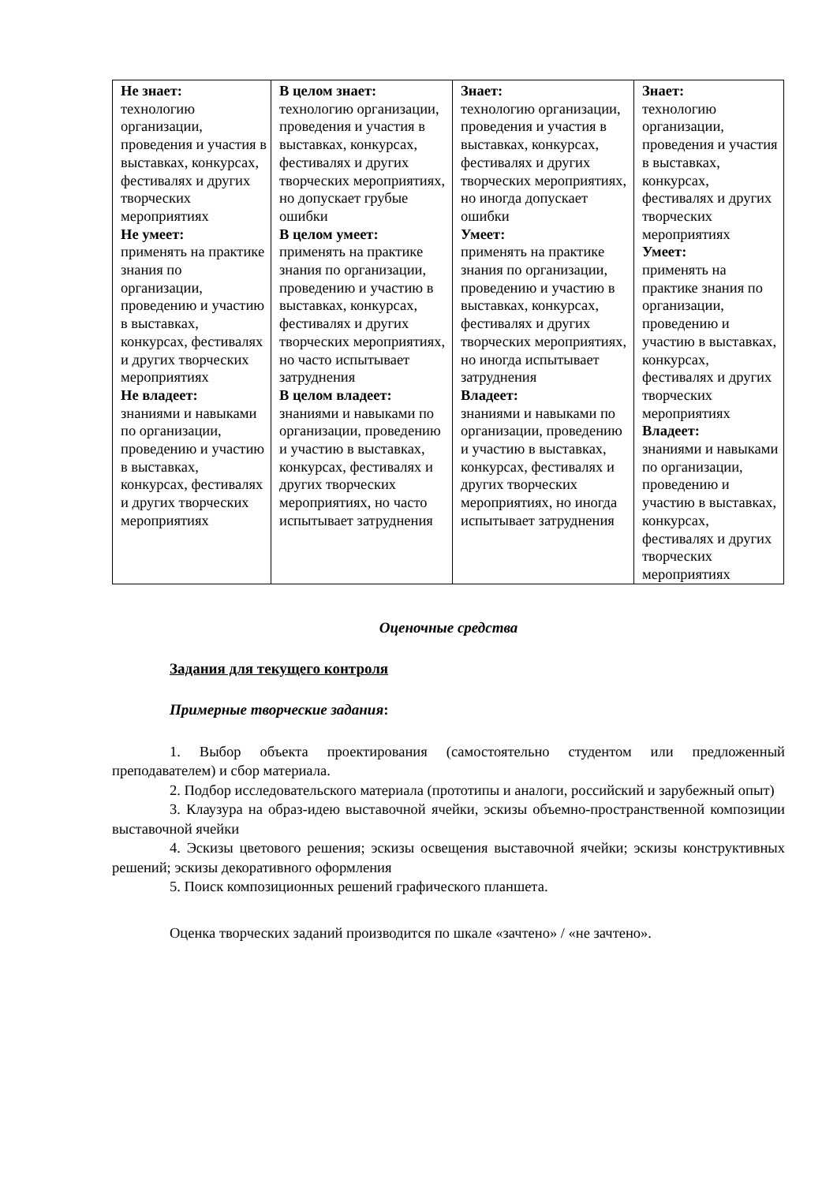| Не знает: технологию организации, проведения и участия в выставках, конкурсах, фестивалях и других творческих мероприятиях Не умеет: применять на практике знания по организации, проведению и участию в выставках, конкурсах, фестивалях и других творческих мероприятиях Не владеет: знаниями и навыками по организации, проведению и участию в выставках, конкурсах, фестивалях и других творческих мероприятиях | В целом знает: технологию организации, проведения и участия в выставках, конкурсах, фестивалях и других творческих мероприятиях, но допускает грубые ошибки В целом умеет: применять на практике знания по организации, проведению и участию в выставках, конкурсах, фестивалях и других творческих мероприятиях, но часто испытывает затруднения В целом владеет: знаниями и навыками по организации, проведению и участию в выставках, конкурсах, фестивалях и других творческих мероприятиях, но часто испытывает затруднения | Знает: технологию организации, проведения и участия в выставках, конкурсах, фестивалях и других творческих мероприятиях, но иногда допускает ошибки Умеет: применять на практике знания по организации, проведению и участию в выставках, конкурсах, фестивалях и других творческих мероприятиях, но иногда испытывает затруднения Владеет: знаниями и навыками по организации, проведению и участию в выставках, конкурсах, фестивалях и других творческих мероприятиях, но иногда испытывает затруднения | Знает: технологию организации, проведения и участия в выставках, конкурсах, фестивалях и других творческих мероприятиях Умеет: применять на практике знания по организации, проведению и участию в выставках, конкурсах, фестивалях и других творческих мероприятиях Владеет: знаниями и навыками по организации, проведению и участию в выставках, конкурсах, фестивалях и других творческих мероприятиях |
Оценочные средства
Задания для текущего контроля
Примерные творческие задания:
1. Выбор объекта проектирования (самостоятельно студентом или предложенный преподавателем) и сбор материала.
2. Подбор исследовательского материала (прототипы и аналоги, российский и зарубежный опыт)
3. Клаузура на образ-идею выставочной ячейки, эскизы объемно-пространственной композиции выставочной ячейки
4. Эскизы цветового решения; эскизы освещения выставочной ячейки; эскизы конструктивных решений; эскизы декоративного оформления
5. Поиск композиционных решений графического планшета.
Оценка творческих заданий производится по шкале «зачтено» / «не зачтено».